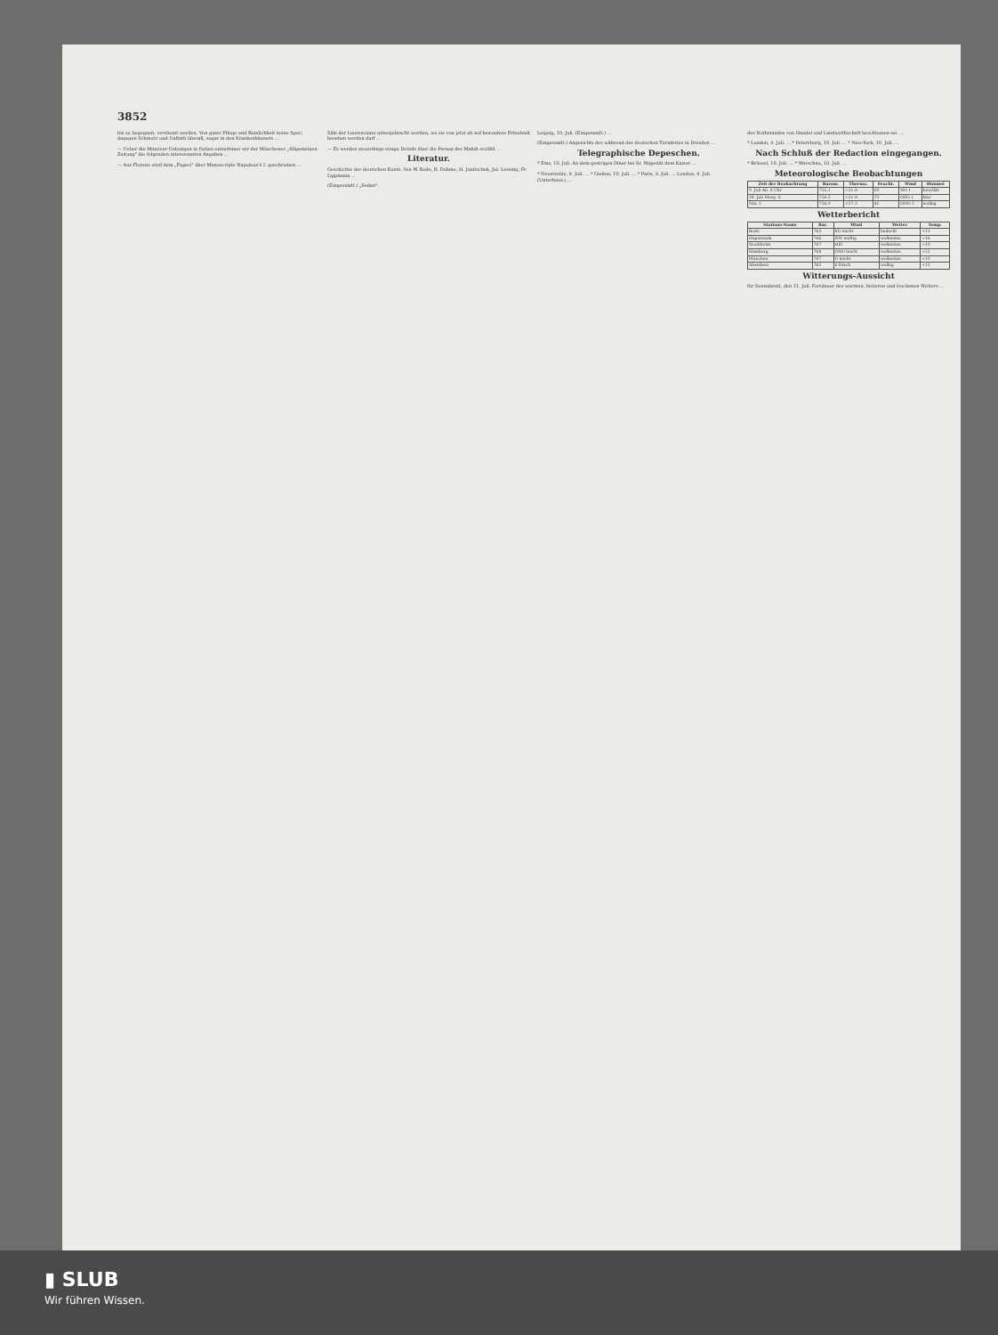3852
bis zu begegnen, versäumt werden. Von guter Pflege und Reinlichkeit keine Spur; dagegen Schmutz und Unflath überall, sogar in den Krankenhäusern ...
— Ueber die Manöver-Uebungen in Italien entnehmen wir der Münchener „Allgemeinen Zeitung" die folgenden interessanten Angaben ...
— Aus Florenz wird dem „Figaro" über Manuscripte Napoleon's I. geschrieben ...
Säle der Laurenziana untergebracht worden, wo sie von jetzt ab auf besondere Erlaubniß besehen werden darf ...
— Es werden neuerdings einige Details über die Person des Mahdi erzählt ...
Literatur.
Geschichte der deutschen Kunst. Von W. Bode, R. Dohme, H. Janitschek, Jul. Lessing, Fr. Lippmann ...
(Eingesandt.) „Sedan".
Leipzig, 10. Juli. (Eingesandt.) ...
(Eingesandt.) Angesichts des während des deutschen Turnfestes in Dresden ...
Telegraphische Depeschen.
* Ems, 10. Juli. An dem gestrigen Diner bei Sr. Majestät dem Kaiser ...
* Neustrelitz, 9. Juli. ... * Gießen, 10. Juli. ... * Paris, 9. Juli. ... London, 9. Juli. (Unterhaus.) ...
des Nothstandes von Handel und Landwirthschaft beschlossen sei. ...
* London, 9. Juli. ... * Petersburg, 10. Juli. ... * New-York, 10. Juli. ...
Nach Schluß der Redaction eingegangen.
* Brüssel, 10. Juli. ... * Warschau, 10. Juli. ...
Meteorologische Beobachtungen
| Zeit der Beobachtung | Barom. | Thermo. | Feucht. | Wind | Himmel |
| --- | --- | --- | --- | --- | --- |
| 9. Juli Ab. 8 Uhr | 755.1 | +21.8 | 69 | NO 1 | bewölkt |
| 10. Juli Morg. 8 | 756.5 | +21.0 | 73 | OSO 1 | klar |
| Nm. 2 | 756.9 | +27.3 | 45 | ONO 2 | wolkig |
Wetterbericht
| Stations-Name | Bar. | Wind | Wetter | Temp. |
| --- | --- | --- | --- | --- |
| Bodö | 763 | SO leicht | bedeckt | +13 |
| Haparanda | 766 | NW mäßig | wolkenlos | +16 |
| Stockholm | 767 | still | wolkenlos | +19 |
| Hamburg | 768 | ONO leicht | wolkenlos | +21 |
| München | 767 | O leicht | wolkenlos | +19 |
| Aberdeen | 763 | S frisch | wolkig | +13 |
Witterungs-Aussicht
für Sonnabend, den 11. Juli. Fortdauer des warmen, heiteren und trockenen Wetters ...
▮ SLUB
Wir führen Wissen.